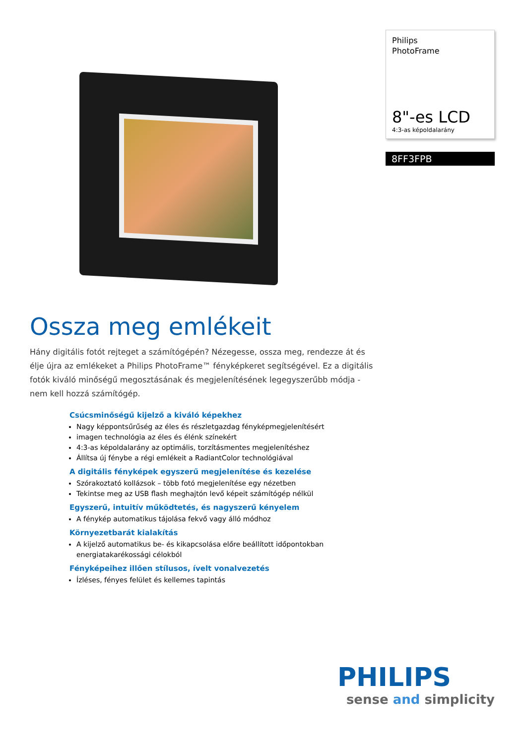Philips
PhotoFrame
8"-es LCD
4:3-as képoldalarány
8FF3FPB
Ossza meg emlékeit
Hány digitális fotót rejteget a számítógépén? Nézegesse, ossza meg, rendezze át és élje újra az emlékeket a Philips PhotoFrame™ fényképkeret segítségével. Ez a digitális fotók kiváló minőségű megosztásának és megjelenítésének legegyszerűbb módja - nem kell hozzá számítógép.
Csúcsminőségű kijelző a kiváló képekhez
Nagy képpontsűrűség az éles és részletgazdag fényképmegjelenítésért
imagen technológia az éles és élénk színekért
4:3-as képoldalarány az optimális, torzításmentes megjelenítéshez
Állítsa új fénybe a régi emlékeit a RadiantColor technológiával
A digitális fényképek egyszerű megjelenítése és kezelése
Szórakoztató kollázsok – több fotó megjelenítése egy nézetben
Tekintse meg az USB flash meghajtón levő képeit számítógép nélkül
Egyszerű, intuitív működtetés, és nagyszerű kényelem
A fénykép automatikus tájolása fekvő vagy álló módhoz
Környezetbarát kialakítás
A kijelző automatikus be- és kikapcsolása előre beállított időpontokban energiatakarékossági célokból
Fényképeihez illően stílusos, ívelt vonalvezetés
Ízléses, fényes felület és kellemes tapintás
PHILIPS
sense and simplicity